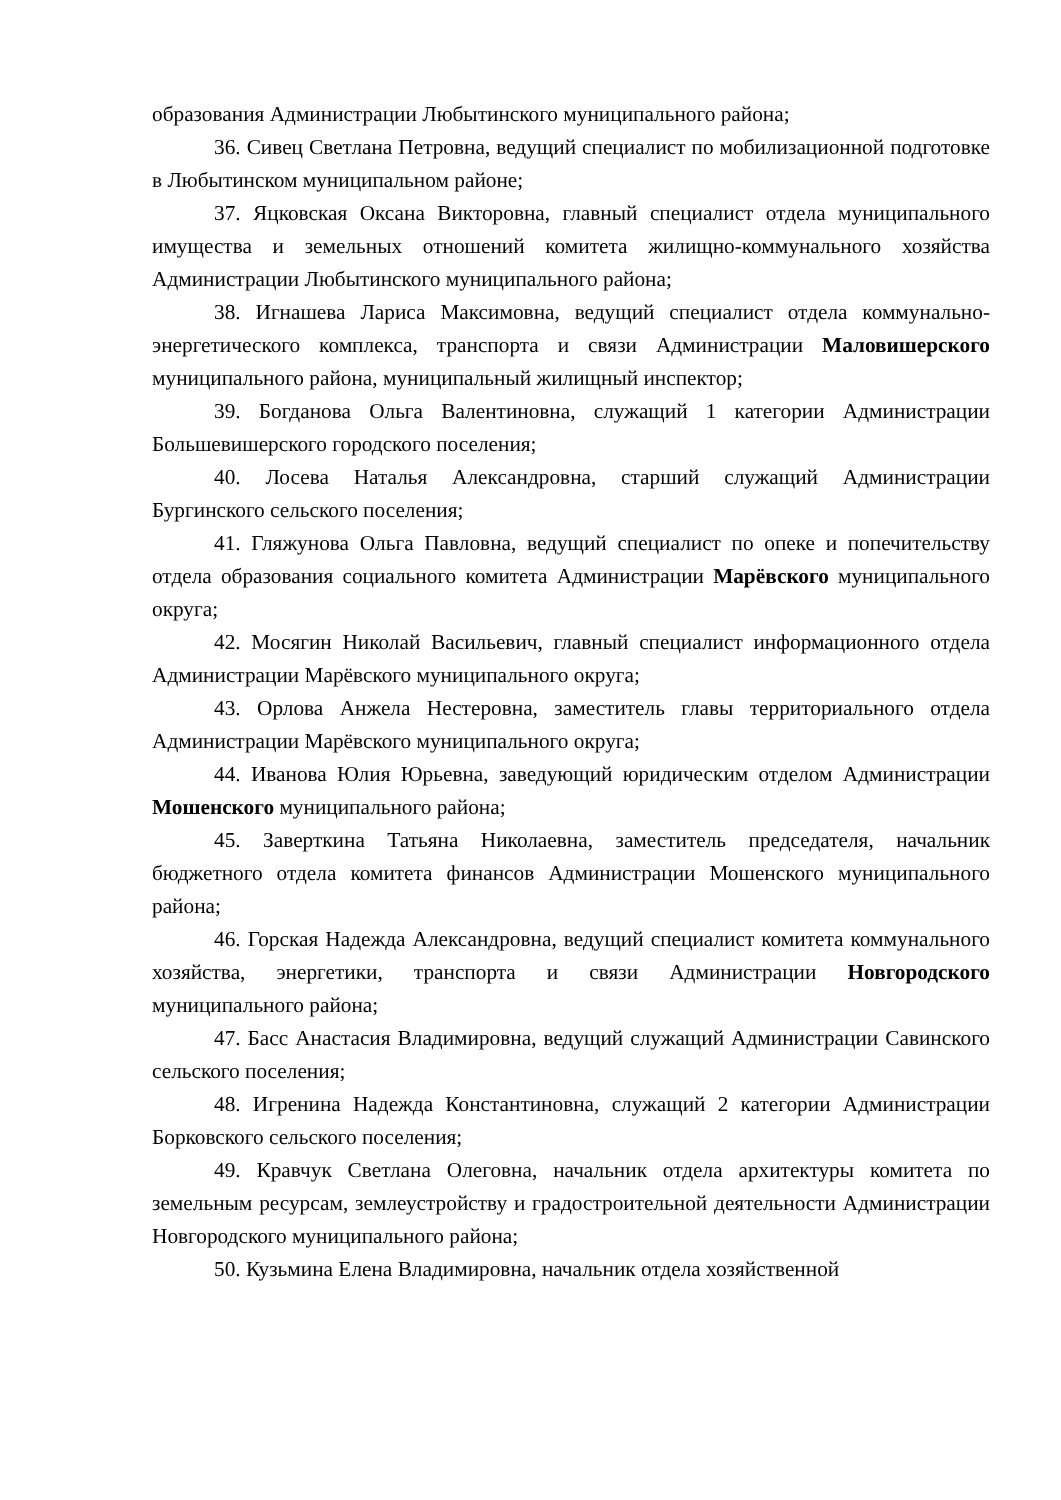образования Администрации Любытинского муниципального района;
36. Сивец Светлана Петровна, ведущий специалист по мобилизационной подготовке в Любытинском муниципальном районе;
37. Яцковская Оксана Викторовна, главный специалист отдела муниципального имущества и земельных отношений комитета жилищно-коммунального хозяйства Администрации Любытинского муниципального района;
38. Игнашева Лариса Максимовна, ведущий специалист отдела коммунально-энергетического комплекса, транспорта и связи Администрации Маловишерского муниципального района, муниципальный жилищный инспектор;
39. Богданова Ольга Валентиновна, служащий 1 категории Администрации Большевишерского городского поселения;
40. Лосева Наталья Александровна, старший служащий Администрации Бургинского сельского поселения;
41. Гляжунова Ольга Павловна, ведущий специалист по опеке и попечительству отдела образования социального комитета Администрации Марёвского муниципального округа;
42. Мосягин Николай Васильевич, главный специалист информационного отдела Администрации Марёвского муниципального округа;
43. Орлова Анжела Нестеровна, заместитель главы территориального отдела Администрации Марёвского муниципального округа;
44. Иванова Юлия Юрьевна, заведующий юридическим отделом Администрации Мошенского муниципального района;
45. Заверткина Татьяна Николаевна, заместитель председателя, начальник бюджетного отдела комитета финансов Администрации Мошенского муниципального района;
46. Горская Надежда Александровна, ведущий специалист комитета коммунального хозяйства, энергетики, транспорта и связи Администрации Новгородского муниципального района;
47. Басс Анастасия Владимировна, ведущий служащий Администрации Савинского сельского поселения;
48. Игренина Надежда Константиновна, служащий 2 категории Администрации Борковского сельского поселения;
49. Кравчук Светлана Олеговна, начальник отдела архитектуры комитета по земельным ресурсам, землеустройству и градостроительной деятельности Администрации Новгородского муниципального района;
50. Кузьмина Елена Владимировна, начальник отдела хозяйственной